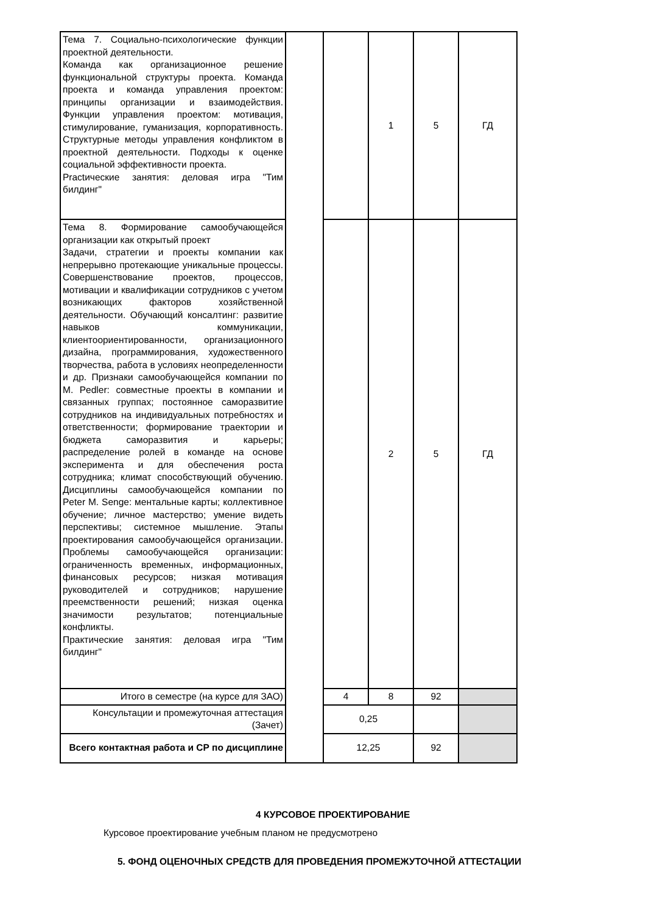| Тема 7. Социально-психологические функции проектной деятельности. Команда как организационное решение функциональной структуры проекта. Команда проекта и команда управления проектом: принципы организации и взаимодействия. Функции управления проектом: мотивация, стимулирование, гуманизация, корпоративность. Структурные методы управления конфликтом в проектной деятельности. Подходы к оценке социальной эффективности проекта. Practические занятия: деловая игра "Тим билдинг" | | | 1 | 5 | ГД |
| Тема 8. Формирование самообучающейся организации как открытый проект Задачи, стратегии и проекты компании как непрерывно протекающие уникальные процессы. Совершенствование проектов, процессов, мотивации и квалификации сотрудников с учетом возникающих факторов хозяйственной деятельности. Обучающий консалтинг: развитие навыков коммуникации, клиентоориентированности, организационного дизайна, программирования, художественного творчества, работа в условиях неопределенности и др. Признаки самообучающейся компании по M. Pedler: совместные проекты в компании и связанных группах; постоянное саморазвитие сотрудников на индивидуальных потребностях и ответственности; формирование траектории и бюджета саморазвития и карьеры; распределение ролей в команде на основе эксперимента и для обеспечения роста сотрудника; климат способствующий обучению. Дисциплины самообучающейся компании по Peter M. Senge: ментальные карты; коллективное обучение; личное мастерство; умение видеть перспективы; системное мышление. Этапы проектирования самообучающейся организации. Проблемы самообучающейся организации: ограниченность временных, информационных, финансовых ресурсов; низкая мотивация руководителей и сотрудников; нарушение преемственности решений; низкая оценка значимости результатов; потенциальные конфликты. Практические занятия: деловая игра "Тим билдинг" | | | 2 | 5 | ГД |
| Итого в семестре (на курсе для ЗАО) | | 4 | 8 | 92 | |
| Консультации и промежуточная аттестация (Зачет) | | 0,25 | | | |
| Всего контактная работа и СР по дисциплине | | 12,25 | | 92 | |
4 КУРСОВОЕ ПРОЕКТИРОВАНИЕ
Курсовое проектирование учебным планом не предусмотрено
5. ФОНД ОЦЕНОЧНЫХ СРЕДСТВ ДЛЯ ПРОВЕДЕНИЯ ПРОМЕЖУТОЧНОЙ АТТЕСТАЦИИ